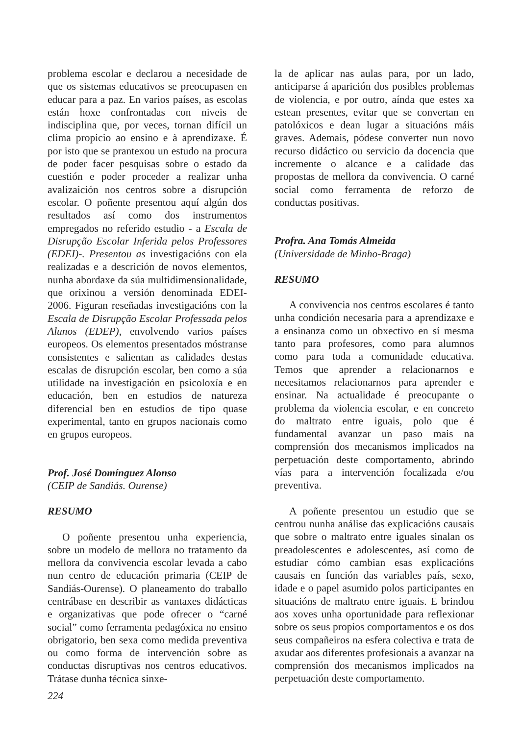problema escolar e declarou a necesidade de que os sistemas educativos se preocupasen en educar para a paz. En varios países, as escolas están hoxe confrontadas con niveis de indisciplina que, por veces, tornan difícil un clima propicio ao ensino e à aprendizaxe. É por isto que se prantexou un estudo na procura de poder facer pesquisas sobre o estado da cuestión e poder proceder a realizar unha avalizaición nos centros sobre a disrupción escolar. O poñente presentou aquí algún dos resultados así como dos instrumentos empregados no referido estudio - a Escala de Disrupção Escolar Inferida pelos Professores (EDEI)-. Presentou as investigacións con ela realizadas e a descrición de novos elementos, nunha abordaxe da súa multidimensionalidade, que orixinou a versión denominada EDEI-2006. Figuran reseñadas investigacións con la Escala de Disrupção Escolar Professada pelos Alunos (EDEP), envolvendo varios países europeos. Os elementos presentados móstranse consistentes e salientan as calidades destas escalas de disrupción escolar, ben como a súa utilidade na investigación en psicoloxía e en educación, ben en estudios de natureza diferencial ben en estudios de tipo quase experimental, tanto en grupos nacionais como en grupos europeos.
Prof. José Domínguez Alonso
(CEIP de Sandiás. Ourense)
RESUMO
O poñente presentou unha experiencia, sobre un modelo de mellora no tratamento da mellora da convivencia escolar levada a cabo nun centro de educación primaria (CEIP de Sandiás-Ourense). O planeamento do traballo centrábase en describir as vantaxes didácticas e organizativas que pode ofrecer o “carné social” como ferramenta pedagóxica no ensino obrigatorio, ben sexa como medida preventiva ou como forma de intervención sobre as conductas disruptivas nos centros educativos. Trátase dunha técnica sinxe-
la de aplicar nas aulas para, por un lado, anticiparse á aparición dos posibles problemas de violencia, e por outro, aínda que estes xa estean presentes, evitar que se convertan en patolóxicos e dean lugar a situacións máis graves. Ademais, pódese converter nun novo recurso didáctico ou servicio da docencia que incremente o alcance e a calidade das propostas de mellora da convivencia. O carné social como ferramenta de reforzo de conductas positivas.
Profra. Ana Tomás Almeida
(Universidade de Minho-Braga)
RESUMO
A convivencia nos centros escolares é tanto unha condición necesaria para a aprendizaxe e a ensinanza como un obxectivo en sí mesma tanto para profesores, como para alumnos como para toda a comunidade educativa. Temos que aprender a relacionarnos e necesitamos relacionarnos para aprender e ensinar. Na actualidade é preocupante o problema da violencia escolar, e en concreto do maltrato entre iguais, polo que é fundamental avanzar un paso mais na comprensión dos mecanismos implicados na perpetuación deste comportamento, abrindo vías para a intervención focalizada e/ou preventiva.
A poñente presentou un estudio que se centrou nunha análise das explicacións causais que sobre o maltrato entre iguales sinalan os preadolescentes e adolescentes, así como de estudiar cómo cambian esas explicacións causais en función das variables país, sexo, idade e o papel asumido polos participantes en situacións de maltrato entre iguais. E brindou aos xoves unha oportunidade para reflexionar sobre os seus propios comportamentos e os dos seus compañeiros na esfera colectiva e trata de axudar aos diferentes profesionais a avanzar na comprensión dos mecanismos implicados na perpetuación deste comportamento.
224